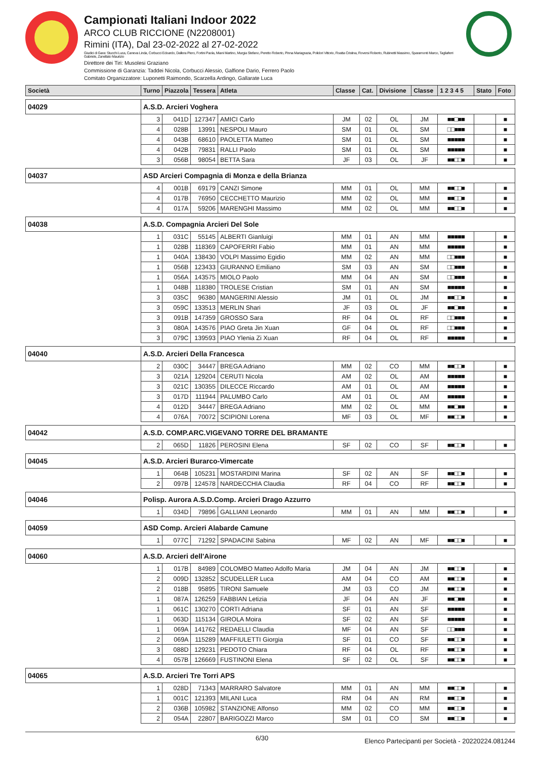Campionati Italiani Indoor 2022
ARCO CLUB RICCIONE (N2208001)
Rimini (ITA), Dal 23-02-2022 al 27-02-2022
Giudici di Gara: Stucchi Luca, Caneva Linda, Corbucci Edoardo, Dallera Piero, Fortini Paola, Miani Martino, Murgia Stefano, Peretto Roberto, Pinna Mariagrazia, Polidori Vittorio, Roatta Cristina, Roversi Roberto, Rubinetti Massimo, Sparamonti Marco, Tagliaferri Gabriele, Zanellato Maurizio
Direttore dei Tiri: Musolesi Graziano
Commissione di Garanzia: Taddei Nicola, Corbucci Alessio, Galfione Dario, Ferrero Paolo
Comitato Organizzatore: Luponetti Raimondo, Scarzella Ardingo, Gallarate Luca
| Società | Turno | Piazzola | Tessera | Atleta | Classe | Cat. | Divisione | Classe | 1 2 3 4 5 | Stato | Foto |
| --- | --- | --- | --- | --- | --- | --- | --- | --- | --- | --- | --- |
| 04029 | A.S.D. Arcieri Voghera | | | | | | | | | | |
| | 3 | 041D | 127347 | AMICI Carlo | JM | 02 | OL | JM | ■■□■■ | | ■ |
| | 4 | 028B | 13991 | NESPOLI Mauro | SM | 01 | OL | SM | □□■■■ | | ■ |
| | 4 | 043B | 68610 | PAOLETTA Matteo | SM | 01 | OL | SM | ■■■■■ | | ■ |
| | 4 | 042B | 79831 | RALLI Paolo | SM | 01 | OL | SM | ■■■■■ | | ■ |
| | 3 | 056B | 98054 | BETTA Sara | JF | 03 | OL | JF | ■■□□■ | | ■ |
| 04037 | ASD Arcieri Compagnia di Monza e della Brianza | | | | | | | | | | |
| | 4 | 001B | 69179 | CANZI Simone | MM | 01 | OL | MM | ■■□□■ | | ■ |
| | 4 | 017B | 76950 | CECCHETTO Maurizio | MM | 02 | OL | MM | ■■□□■ | | ■ |
| | 4 | 017A | 59206 | MARENGHI Massimo | MM | 02 | OL | MM | ■■□□■ | | ■ |
| 04038 | A.S.D. Compagnia Arcieri Del Sole | | | | | | | | | | |
| | 1 | 031C | 55145 | ALBERTI Gianluigi | MM | 01 | AN | MM | ■■■■■ | | ■ |
| | 1 | 028B | 118369 | CAPOFERRI Fabio | MM | 01 | AN | MM | ■■■■■ | | ■ |
| | 1 | 040A | 138430 | VOLPI Massimo Egidio | MM | 02 | AN | MM | □□■■■ | | ■ |
| | 1 | 056B | 123433 | GIURANNO Emiliano | SM | 03 | AN | SM | □□■■■ | | ■ |
| | 1 | 056A | 143575 | MIOLO Paolo | MM | 04 | AN | SM | □□■■■ | | ■ |
| | 1 | 048B | 118380 | TROLESE Cristian | SM | 01 | AN | SM | ■■■■■ | | ■ |
| | 3 | 035C | 96380 | MANGERINI Alessio | JM | 01 | OL | JM | ■■□□■ | | ■ |
| | 3 | 059C | 133513 | MERLIN Shari | JF | 03 | OL | JF | ■■□■■ | | ■ |
| | 3 | 091B | 147359 | GROSSO Sara | RF | 04 | OL | RF | □□■■■ | | ■ |
| | 3 | 080A | 143576 | PIAO Greta Jin Xuan | GF | 04 | OL | RF | □□■■■ | | ■ |
| | 3 | 079C | 139593 | PIAO Ylenia Zi Xuan | RF | 04 | OL | RF | ■■■■■ | | ■ |
| 04040 | A.S.D. Arcieri Della Francesca | | | | | | | | | | |
| | 2 | 030C | 34447 | BREGA Adriano | MM | 02 | CO | MM | ■■□□■ | | ■ |
| | 3 | 021A | 129204 | CERUTI Nicola | AM | 02 | OL | AM | ■■■■■ | | ■ |
| | 3 | 021C | 130355 | DILECCE Riccardo | AM | 01 | OL | AM | ■■■■■ | | ■ |
| | 3 | 017D | 111944 | PALUMBO Carlo | AM | 01 | OL | AM | ■■■■■ | | ■ |
| | 4 | 012D | 34447 | BREGA Adriano | MM | 02 | OL | MM | ■■□■■ | | ■ |
| | 4 | 076A | 70072 | SCIPIONI Lorena | MF | 03 | OL | MF | ■■□□■ | | ■ |
| 04042 | A.S.D. COMP.ARC.VIGEVANO TORRE DEL BRAMANTE | | | | | | | | | | |
| | 2 | 065D | 11826 | PEROSINI Elena | SF | 02 | CO | SF | ■■□□■ | | ■ |
| 04045 | A.S.D. Arcieri Burarco-Vimercate | | | | | | | | | | |
| | 1 | 064B | 105231 | MOSTARDINI Marina | SF | 02 | AN | SF | ■■□□■ | | ■ |
| | 2 | 097B | 124578 | NARDECCHIA Claudia | RF | 04 | CO | RF | ■■□□■ | | ■ |
| 04046 | Polisp. Aurora A.S.D.Comp. Arcieri Drago Azzurro | | | | | | | | | | |
| | 1 | 034D | 79896 | GALLIANI Leonardo | MM | 01 | AN | MM | ■■□□■ | | ■ |
| 04059 | ASD Comp. Arcieri Alabarde Camune | | | | | | | | | | |
| | 1 | 077C | 71292 | SPADACINI Sabina | MF | 02 | AN | MF | ■■□□■ | | ■ |
| 04060 | A.S.D. Arcieri dell'Airone | | | | | | | | | | |
| | 1 | 017B | 84989 | COLOMBO Matteo Adolfo Maria | JM | 04 | AN | JM | ■■□□■ | | ■ |
| | 2 | 009D | 132852 | SCUDELLER Luca | AM | 04 | CO | AM | ■■□□■ | | ■ |
| | 2 | 018B | 95895 | TIRONI Samuele | JM | 03 | CO | JM | ■■□□■ | | ■ |
| | 1 | 087A | 126259 | FABBIAN Letizia | JF | 04 | AN | JF | ■■□■■ | | ■ |
| | 1 | 061C | 130270 | CORTI Adriana | SF | 01 | AN | SF | ■■■■■ | | ■ |
| | 1 | 063D | 115134 | GIROLA Moira | SF | 02 | AN | SF | ■■■■■ | | ■ |
| | 1 | 069A | 141762 | REDAELLI Claudia | MF | 04 | AN | SF | □□■■■ | | ■ |
| | 2 | 069A | 115289 | MAFFIULETTI Giorgia | SF | 01 | CO | SF | ■■□□■ | | ■ |
| | 3 | 088D | 129231 | PEDOTO Chiara | RF | 04 | OL | RF | ■■□□■ | | ■ |
| | 4 | 057B | 126669 | FUSTINONI Elena | SF | 02 | OL | SF | ■■□□■ | | ■ |
| 04065 | A.S.D. Arcieri Tre Torri APS | | | | | | | | | | |
| | 1 | 028D | 71343 | MARRARO Salvatore | MM | 01 | AN | MM | ■■□□■ | | ■ |
| | 1 | 001C | 121393 | MILANI Luca | RM | 04 | AN | RM | ■■□□■ | | ■ |
| | 2 | 036B | 105982 | STANZIONE Alfonso | MM | 02 | CO | MM | ■■□□■ | | ■ |
| | 2 | 054A | 22807 | BARIGOZZI Marco | SM | 01 | CO | SM | ■■□□■ | | ■ |
6/30 Elenco Partecipanti per Società - 20220224.081244